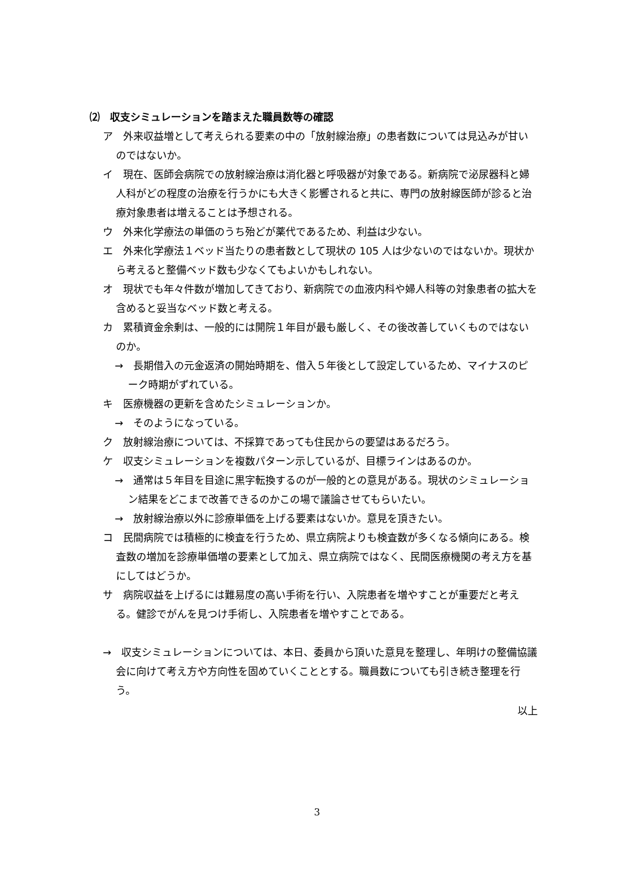⑵　収支シミュレーションを踏まえた職員数等の確認
ア　外来収益増として考えられる要素の中の「放射線治療」の患者数については見込みが甘いのではないか。
イ　現在、医師会病院での放射線治療は消化器と呼吸器が対象である。新病院で泌尿器科と婦人科がどの程度の治療を行うかにも大きく影響されると共に、専門の放射線医師が診ると治療対象患者は増えることは予想される。
ウ　外来化学療法の単価のうち殆どが薬代であるため、利益は少ない。
エ　外来化学療法１ベッド当たりの患者数として現状の 105 人は少ないのではないか。現状から考えると整備ベッド数も少なくてもよいかもしれない。
オ　現状でも年々件数が増加してきており、新病院での血液内科や婦人科等の対象患者の拡大を含めると妥当なベッド数と考える。
カ　累積資金余剰は、一般的には開院１年目が最も厳しく、その後改善していくものではないのか。
→　長期借入の元金返済の開始時期を、借入５年後として設定しているため、マイナスのピーク時期がずれている。
キ　医療機器の更新を含めたシミュレーションか。
→　そのようになっている。
ク　放射線治療については、不採算であっても住民からの要望はあるだろう。
ケ　収支シミュレーションを複数パターン示しているが、目標ラインはあるのか。
→　通常は５年目を目途に黒字転換するのが一般的との意見がある。現状のシミュレーション結果をどこまで改善できるのかこの場で議論させてもらいたい。
→　放射線治療以外に診療単価を上げる要素はないか。意見を頂きたい。
コ　民間病院では積極的に検査を行うため、県立病院よりも検査数が多くなる傾向にある。検査数の増加を診療単価増の要素として加え、県立病院ではなく、民間医療機関の考え方を基にしてはどうか。
サ　病院収益を上げるには難易度の高い手術を行い、入院患者を増やすことが重要だと考える。健診でがんを見つけ手術し、入院患者を増やすことである。
→　収支シミュレーションについては、本日、委員から頂いた意見を整理し、年明けの整備協議会に向けて考え方や方向性を固めていくこととする。職員数についても引き続き整理を行う。
以上
3